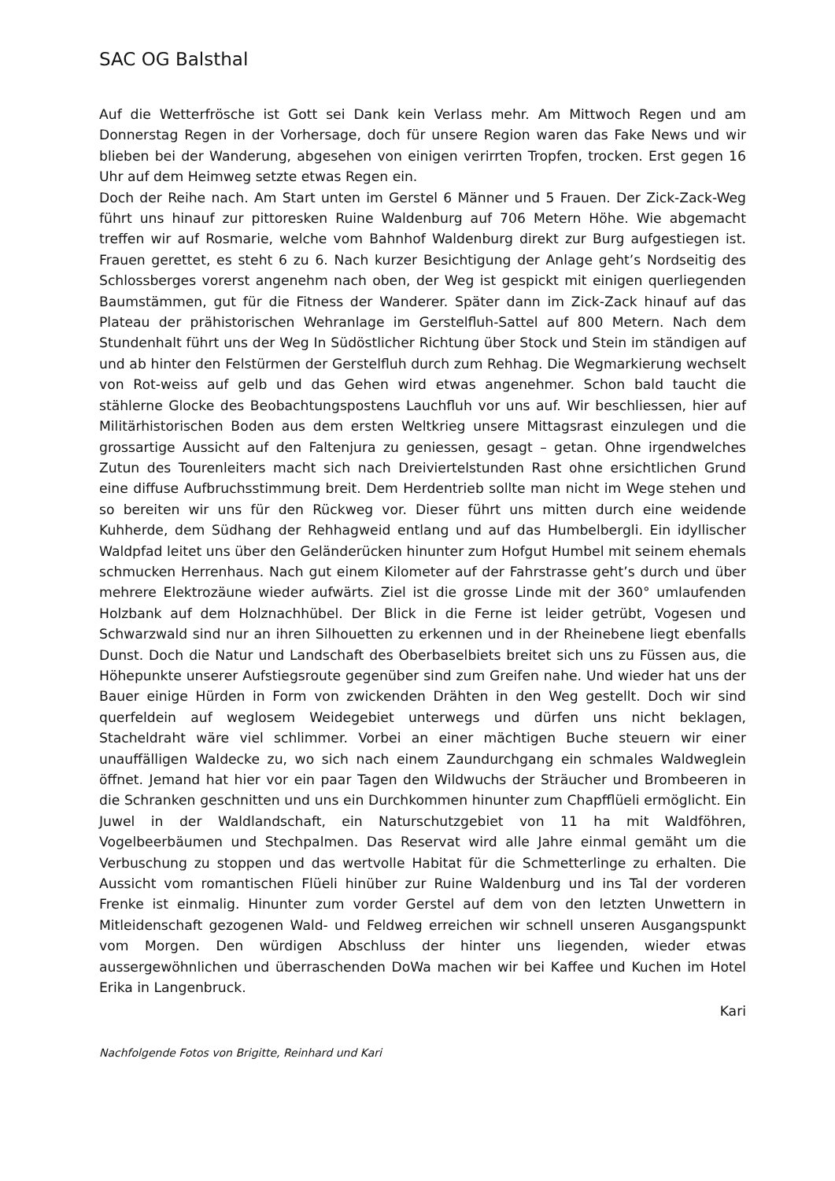SAC OG Balsthal
Auf die Wetterfrösche ist Gott sei Dank kein Verlass mehr. Am Mittwoch Regen und am Donnerstag Regen in der Vorhersage, doch für unsere Region waren das Fake News und wir blieben bei der Wanderung, abgesehen von einigen verirrten Tropfen, trocken. Erst gegen 16 Uhr auf dem Heimweg setzte etwas Regen ein.
Doch der Reihe nach. Am Start unten im Gerstel 6 Männer und 5 Frauen. Der Zick-Zack-Weg führt uns hinauf zur pittoresken Ruine Waldenburg auf 706 Metern Höhe. Wie abgemacht treffen wir auf Rosmarie, welche vom Bahnhof Waldenburg direkt zur Burg aufgestiegen ist. Frauen gerettet, es steht 6 zu 6. Nach kurzer Besichtigung der Anlage geht’s Nordseitig des Schlossberges vorerst angenehm nach oben, der Weg ist gespickt mit einigen querliegenden Baumstämmen, gut für die Fitness der Wanderer. Später dann im Zick-Zack hinauf auf das Plateau der prähistorischen Wehranlage im Gerstelfluh-Sattel auf 800 Metern. Nach dem Stundenhalt führt uns der Weg In Südöstlicher Richtung über Stock und Stein im ständigen auf und ab hinter den Felstürmen der Gerstelfluh durch zum Rehhag. Die Wegmarkierung wechselt von Rot-weiss auf gelb und das Gehen wird etwas angenehmer. Schon bald taucht die stählerne Glocke des Beobachtungspostens Lauchfluh vor uns auf. Wir beschliessen, hier auf Militärhistorischen Boden aus dem ersten Weltkrieg unsere Mittagsrast einzulegen und die grossartige Aussicht auf den Faltenjura zu geniessen, gesagt – getan. Ohne irgendwelches Zutun des Tourenleiters macht sich nach Dreiviertelstunden Rast ohne ersichtlichen Grund eine diffuse Aufbruchsstimmung breit. Dem Herdentrieb sollte man nicht im Wege stehen und so bereiten wir uns für den Rückweg vor. Dieser führt uns mitten durch eine weidende Kuhherde, dem Südhang der Rehhagweid entlang und auf das Humbelbergli. Ein idyllischer Waldpfad leitet uns über den Geländerücken hinunter zum Hofgut Humbel mit seinem ehemals schmucken Herrenhaus. Nach gut einem Kilometer auf der Fahrstrasse geht’s durch und über mehrere Elektrozäune wieder aufwärts. Ziel ist die grosse Linde mit der 360° umlaufenden Holzbank auf dem Holznachhübel. Der Blick in die Ferne ist leider getrübt, Vogesen und Schwarzwald sind nur an ihren Silhouetten zu erkennen und in der Rheinebene liegt ebenfalls Dunst. Doch die Natur und Landschaft des Oberbaselbiets breitet sich uns zu Füssen aus, die Höhepunkte unserer Aufstiegsroute gegenüber sind zum Greifen nahe. Und wieder hat uns der Bauer einige Hürden in Form von zwickenden Drähten in den Weg gestellt. Doch wir sind querfeldein auf weglosem Weidegebiet unterwegs und dürfen uns nicht beklagen, Stacheldraht wäre viel schlimmer. Vorbei an einer mächtigen Buche steuern wir einer unauffälligen Waldecke zu, wo sich nach einem Zaundurchgang ein schmales Waldweglein öffnet. Jemand hat hier vor ein paar Tagen den Wildwuchs der Sträucher und Brombeeren in die Schranken geschnitten und uns ein Durchkommen hinunter zum Chapfflüeli ermöglicht. Ein Juwel in der Waldlandschaft, ein Naturschutzgebiet von 11 ha mit Waldföhren, Vogelbeerbäumen und Stechpalmen. Das Reservat wird alle Jahre einmal gemäht um die Verbuschung zu stoppen und das wertvolle Habitat für die Schmetterlinge zu erhalten. Die Aussicht vom romantischen Flüeli hinüber zur Ruine Waldenburg und ins Tal der vorderen Frenke ist einmalig. Hinunter zum vorder Gerstel auf dem von den letzten Unwettern in Mitleidenschaft gezogenen Wald- und Feldweg erreichen wir schnell unseren Ausgangspunkt vom Morgen. Den würdigen Abschluss der hinter uns liegenden, wieder etwas aussergewöhnlichen und überraschenden DoWa machen wir bei Kaffee und Kuchen im Hotel Erika in Langenbruck.
Kari
Nachfolgende Fotos von Brigitte, Reinhard und Kari